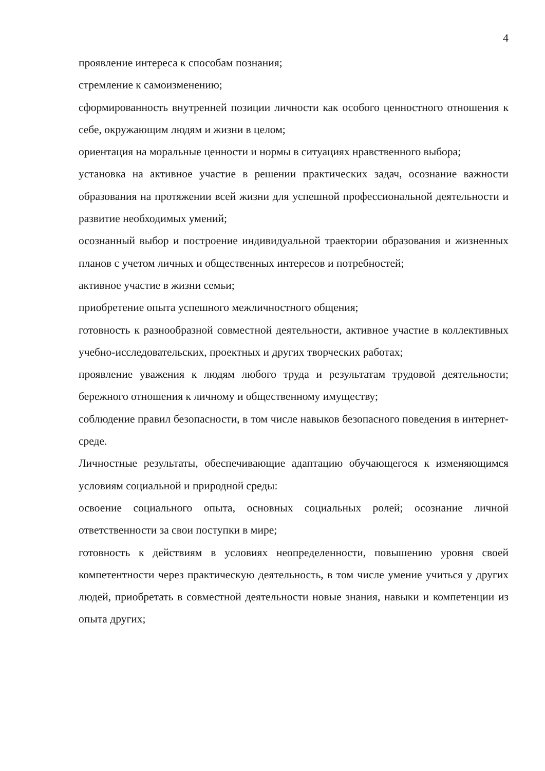4
проявление интереса к способам познания;
стремление к самоизменению;
сформированность внутренней позиции личности как особого ценностного отношения к себе, окружающим людям и жизни в целом;
ориентация на моральные ценности и нормы в ситуациях нравственного выбора;
установка на активное участие в решении практических задач, осознание важности образования на протяжении всей жизни для успешной профессиональной деятельности и развитие необходимых умений;
осознанный выбор и построение индивидуальной траектории образования и жизненных планов с учетом личных и общественных интересов и потребностей;
активное участие в жизни семьи;
приобретение опыта успешного межличностного общения;
готовность к разнообразной совместной деятельности, активное участие в коллективных учебно-исследовательских, проектных и других творческих работах;
проявление уважения к людям любого труда и результатам трудовой деятельности; бережного отношения к личному и общественному имуществу;
соблюдение правил безопасности, в том числе навыков безопасного поведения в интернет-среде.
Личностные результаты, обеспечивающие адаптацию обучающегося к изменяющимся условиям социальной и природной среды:
освоение социального опыта, основных социальных ролей; осознание личной ответственности за свои поступки в мире;
готовность к действиям в условиях неопределенности, повышению уровня своей компетентности через практическую деятельность, в том числе умение учиться у других людей, приобретать в совместной деятельности новые знания, навыки и компетенции из опыта других;